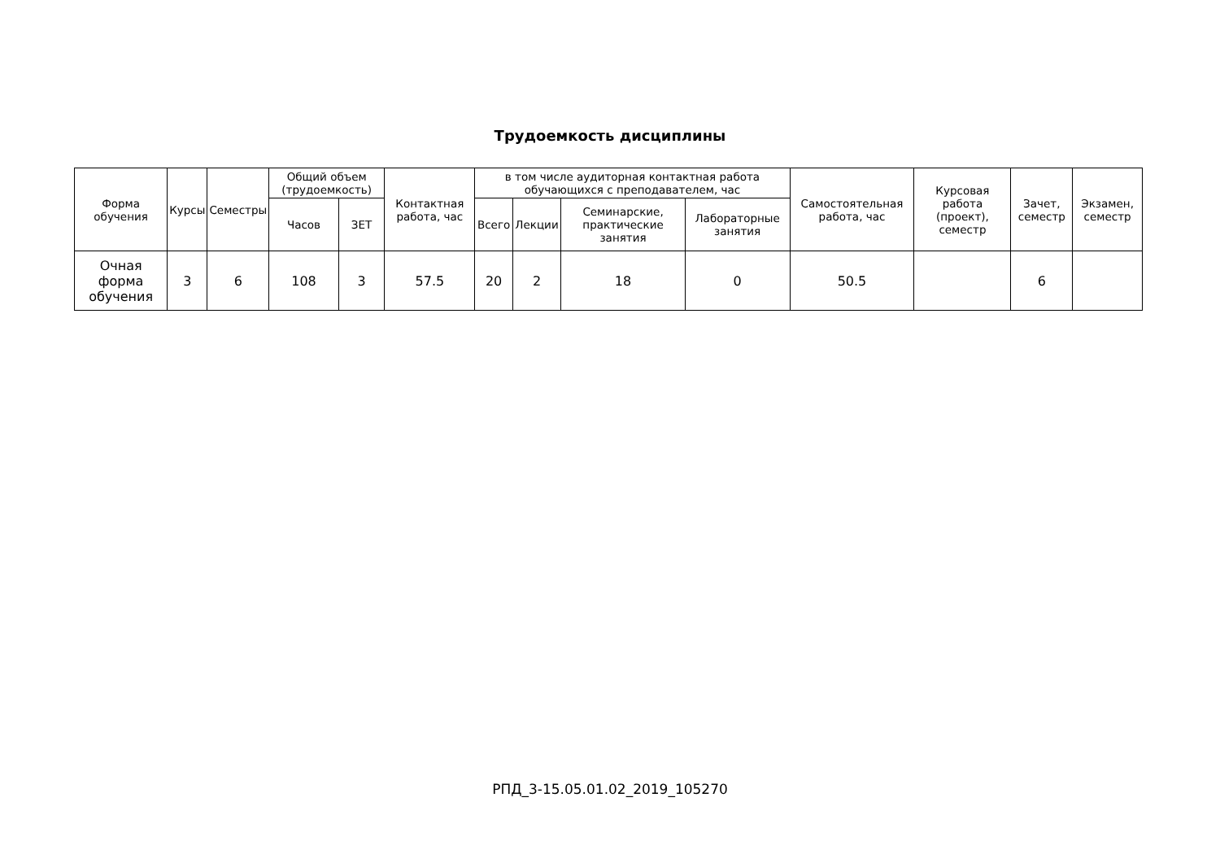Трудоемкость дисциплины
| Форма обучения | Курсы | Семестры | Общий объем (трудоемкость) | | Контактная работа, час | в том числе аудиторная контактная работа обучающихся с преподавателем, час | | | | Самостоятельная работа, час | Курсовая работа (проект), семестр | Зачет, семестр | Экзамен, семестр |
| --- | --- | --- | --- | --- | --- | --- | --- | --- | --- | --- | --- | --- | --- |
| | | | Часов | ЗЕТ | | Всего | Лекции | Семинарские, практические занятия | Лабораторные занятия | | | | |
| Очная форма обучения | 3 | 6 | 108 | 3 | 57.5 | 20 | 2 | 18 | 0 | 50.5 | | 6 | |
РПД_3-15.05.01.02_2019_105270